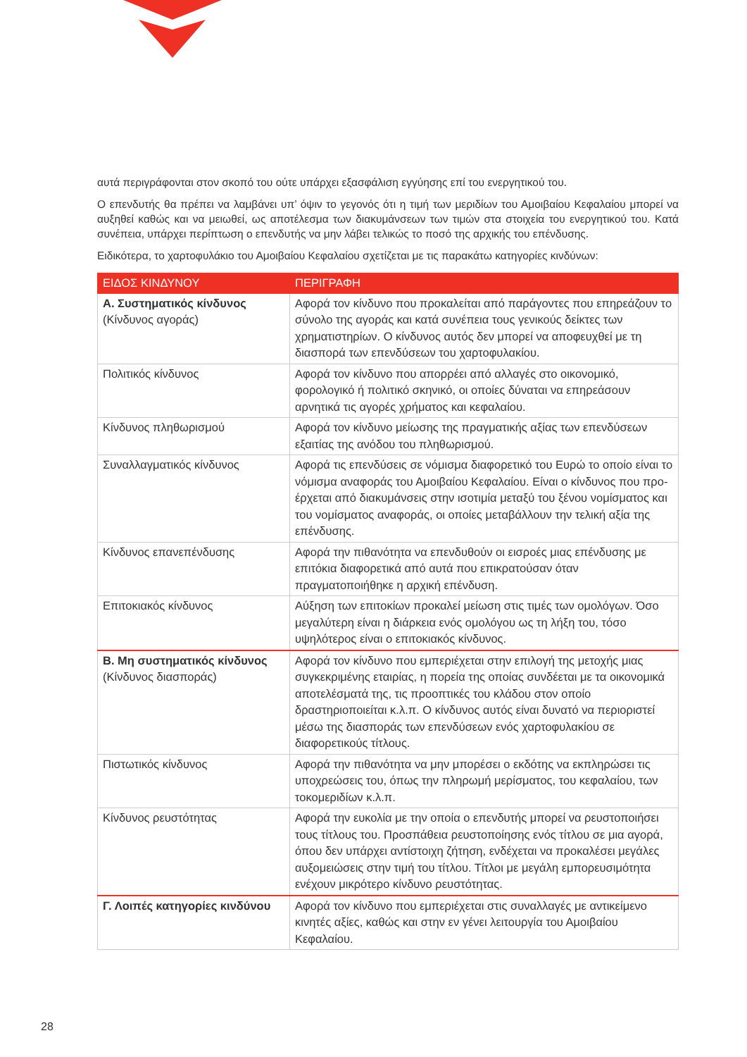αυτά περιγράφονται στον σκοπό του ούτε υπάρχει εξασφάλιση εγγύησης επί του ενεργητικού του.
Ο επενδυτής θα πρέπει να λαμβάνει υπ’ όψιν το γεγονός ότι η τιμή των μεριδίων του Αμοιβαίου Κεφαλαίου μπορεί να αυξηθεί καθώς και να μειωθεί, ως αποτέλεσμα των διακυμάνσεων των τιμών στα στοιχεία του ενεργητικού του. Κατά συνέπεια, υπάρχει περίπτωση ο επενδυτής να μην λάβει τελικώς το ποσό της αρχικής του επένδυσης.
Ειδικότερα, το χαρτοφυλάκιο του Αμοιβαίου Κεφαλαίου σχετίζεται με τις παρακάτω κατηγορίες κινδύνων:
| ΕΙΔΟΣ ΚΙΝΔΥΝΟΥ | ΠΕΡΙΓΡΑΦΗ |
| --- | --- |
| Α. Συστηματικός κίνδυνος (Κίνδυνος αγοράς) | Αφορά τον κίνδυνο που προκαλείται από παράγοντες που επηρεάζουν το σύνολο της αγοράς και κατά συνέπεια τους γενικούς δείκτες των χρηματιστηρίων. Ο κίνδυνος αυτός δεν μπορεί να αποφευχθεί με τη διασπορά των επενδύσεων του χαρτοφυλακίου. |
| Πολιτικός κίνδυνος | Αφορά τον κίνδυνο που απορρέει από αλλαγές στο οικονομικό, φορολογικό ή πολιτικό σκηνικό, οι οποίες δύναται να επηρεάσουν αρνητικά τις αγορές χρήματος και κεφαλαίου. |
| Κίνδυνος πληθωρισμού | Αφορά τον κίνδυνο μείωσης της πραγματικής αξίας των επενδύσεων εξαιτίας της ανόδου του πληθωρισμού. |
| Συναλλαγματικός κίνδυνος | Αφορά τις επενδύσεις σε νόμισμα διαφορετικό του Ευρώ το οποίο είναι το νόμισμα αναφοράς του Αμοιβαίου Κεφαλαίου. Είναι ο κίνδυνος που προ- έρχεται από διακυμάνσεις στην ισοτιμία μεταξύ του ξένου νομίσματος και του νομίσματος αναφοράς, οι οποίες μεταβάλλουν την τελική αξία της επένδυσης. |
| Κίνδυνος επανεπένδυσης | Αφορά την πιθανότητα να επενδυθούν οι εισροές μιας επένδυσης με επιτόκια διαφορετικά από αυτά που επικρατούσαν όταν πραγματοποιήθηκε η αρχική επένδυση. |
| Επιτοκιακός κίνδυνος | Αύξηση των επιτοκίων προκαλεί μείωση στις τιμές των ομολόγων. Όσο μεγαλύτερη είναι η διάρκεια ενός ομολόγου ως τη λήξη του, τόσο υψηλότερος είναι ο επιτοκιακός κίνδυνος. |
| Β. Μη συστηματικός κίνδυνος (Κίνδυνος διασποράς) | Αφορά τον κίνδυνο που εμπεριέχεται στην επιλογή της μετοχής μιας συγκεκριμένης εταιρίας, η πορεία της οποίας συνδέεται με τα οικονομικά αποτελέσματά της, τις προοπτικές του κλάδου στον οποίο δραστηριοποιείται κ.λ.π. Ο κίνδυνος αυτός είναι δυνατό να περιοριστεί μέσω της διασποράς των επενδύσεων ενός χαρτοφυλακίου σε διαφορετικούς τίτλους. |
| Πιστωτικός κίνδυνος | Αφορά την πιθανότητα να μην μπορέσει ο εκδότης να εκπληρώσει τις υποχρεώσεις του, όπως την πληρωμή μερίσματος, του κεφαλαίου, των τοκομεριδίων κ.λ.π. |
| Κίνδυνος ρευστότητας | Αφορά την ευκολία με την οποία ο επενδυτής μπορεί να ρευστοποιήσει τους τίτλους του. Προσπάθεια ρευστοποίησης ενός τίτλου σε μια αγορά, όπου δεν υπάρχει αντίστοιχη ζήτηση, ενδέχεται να προκαλέσει μεγάλες αυξομειώσεις στην τιμή του τίτλου. Τίτλοι με μεγάλη εμπορευσιμότητα ενέχουν μικρότερο κίνδυνο ρευστότητας. |
| Γ. Λοιπές κατηγορίες κινδύνου | Αφορά τον κίνδυνο που εμπεριέχεται στις συναλλαγές με αντικείμενο κινητές αξίες, καθώς και στην εν γένει λειτουργία του Αμοιβαίου Κεφαλαίου. |
28